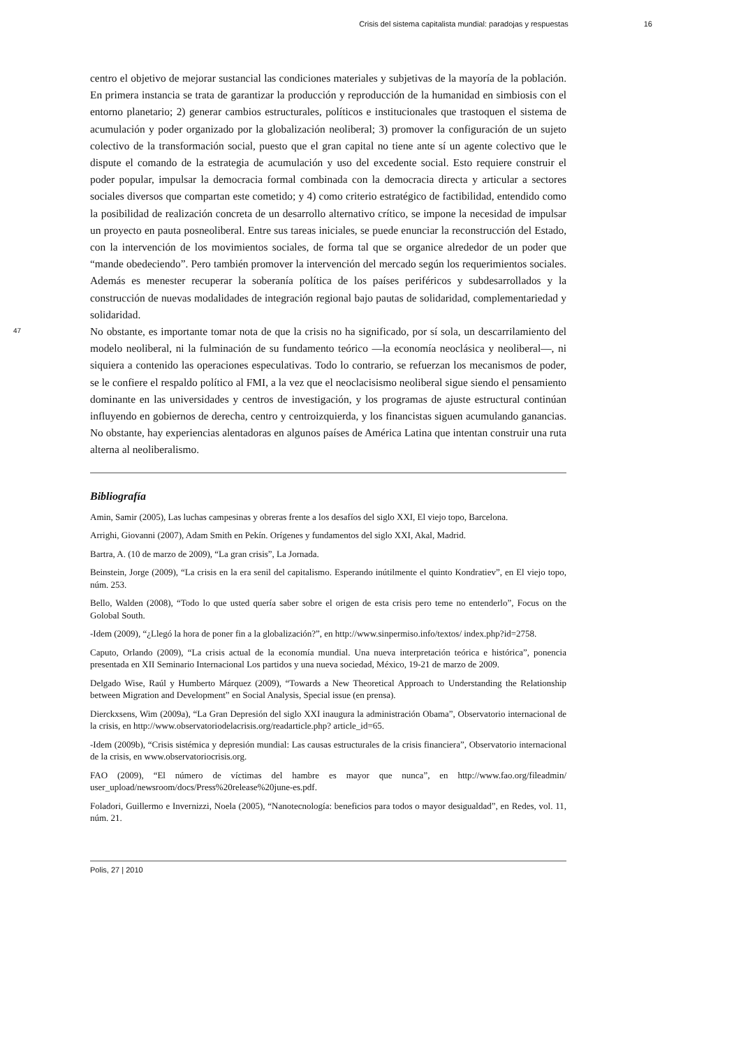Crisis del sistema capitalista mundial: paradojas y respuestas 16
centro el objetivo de mejorar sustancial las condiciones materiales y subjetivas de la mayoría de la población. En primera instancia se trata de garantizar la producción y reproducción de la humanidad en simbiosis con el entorno planetario; 2) generar cambios estructurales, políticos e institucionales que trastoquen el sistema de acumulación y poder organizado por la globalización neoliberal; 3) promover la configuración de un sujeto colectivo de la transformación social, puesto que el gran capital no tiene ante sí un agente colectivo que le dispute el comando de la estrategia de acumulación y uso del excedente social. Esto requiere construir el poder popular, impulsar la democracia formal combinada con la democracia directa y articular a sectores sociales diversos que compartan este cometido; y 4) como criterio estratégico de factibilidad, entendido como la posibilidad de realización concreta de un desarrollo alternativo crítico, se impone la necesidad de impulsar un proyecto en pauta posneoliberal. Entre sus tareas iniciales, se puede enunciar la reconstrucción del Estado, con la intervención de los movimientos sociales, de forma tal que se organice alrededor de un poder que “mande obedeciendo”. Pero también promover la intervención del mercado según los requerimientos sociales. Además es menester recuperar la soberanía política de los países periféricos y subdesarrollados y la construcción de nuevas modalidades de integración regional bajo pautas de solidaridad, complementariedad y solidaridad.
47
No obstante, es importante tomar nota de que la crisis no ha significado, por sí sola, un descarrilamiento del modelo neoliberal, ni la fulminación de su fundamento teórico —la economía neoclásica y neoliberal—, ni siquiera a contenido las operaciones especulativas. Todo lo contrario, se refuerzan los mecanismos de poder, se le confiere el respaldo político al FMI, a la vez que el neoclacisismo neoliberal sigue siendo el pensamiento dominante en las universidades y centros de investigación, y los programas de ajuste estructural continúan influyendo en gobiernos de derecha, centro y centroizquierda, y los financistas siguen acumulando ganancias. No obstante, hay experiencias alentadoras en algunos países de América Latina que intentan construir una ruta alterna al neoliberalismo.
Bibliografía
Amin, Samir (2005), Las luchas campesinas y obreras frente a los desafíos del siglo XXI, El viejo topo, Barcelona.
Arrighi, Giovanni (2007), Adam Smith en Pekín. Orígenes y fundamentos del siglo XXI, Akal, Madrid.
Bartra, A. (10 de marzo de 2009), “La gran crisis”, La Jornada.
Beinstein, Jorge (2009), “La crisis en la era senil del capitalismo. Esperando inútilmente el quinto Kondratiev”, en El viejo topo, núm. 253.
Bello, Walden (2008), “Todo lo que usted quería saber sobre el origen de esta crisis pero teme no entenderlo”, Focus on the Golobal South.
-Idem (2009), “¿Llegó la hora de poner fin a la globalización?”, en http://www.sinpermiso.info/textos/ index.php?id=2758.
Caputo, Orlando (2009), “La crisis actual de la economía mundial. Una nueva interpretación teórica e histórica”, ponencia presentada en XII Seminario Internacional Los partidos y una nueva sociedad, México, 19-21 de marzo de 2009.
Delgado Wise, Raúl y Humberto Márquez (2009), “Towards a New Theoretical Approach to Understanding the Relationship between Migration and Development” en Social Analysis, Special issue (en prensa).
Dierckxsens, Wim (2009a), “La Gran Depresión del siglo XXI inaugura la administración Obama”, Observatorio internacional de la crisis, en http://www.observatoriodelacrisis.org/readarticle.php? article_id=65.
-Idem (2009b), “Crisis sistémica y depresión mundial: Las causas estructurales de la crisis financiera”, Observatorio internacional de la crisis, en www.observatoriocrisis.org.
FAO (2009), “El número de víctimas del hambre es mayor que nunca”, en http://www.fao.org/fileadmin/ user_upload/newsroom/docs/Press%20release%20june-es.pdf.
Foladori, Guillermo e Invernizzi, Noela (2005), “Nanotecnología: beneficios para todos o mayor desigualdad”, en Redes, vol. 11, núm. 21.
Polis, 27 | 2010